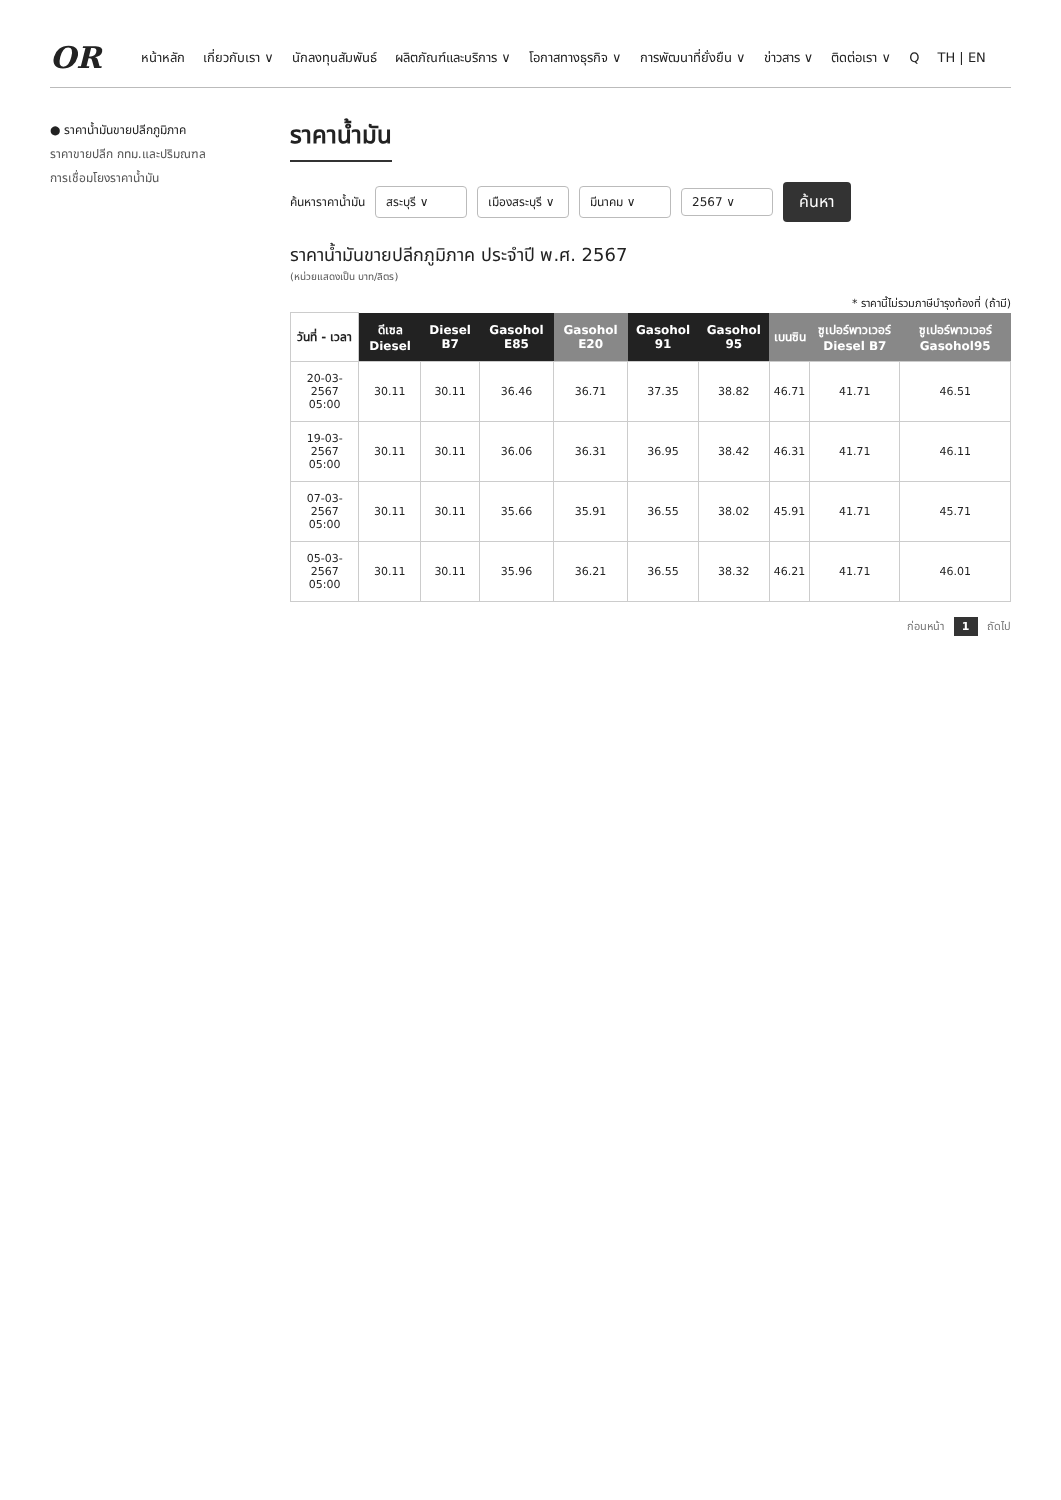OR
หน้าหลัก เกี่ยวกับเรา ∨ นักลงทุนสัมพันธ์ ผลิตภัณฑ์และบริการ ∨ โอกาสทางธุรกิจ ∨ การพัฒนาที่ยั่งยืน ∨ ข่าวสาร ∨ ติดต่อเรา ∨ Q TH | EN
● ราคาน้ำมันขายปลีกภูมิภาค
ราคาขายปลีก กทม.และปริมณฑล
การเชื่อมโยงราคาน้ำมัน
ราคาน้ำมัน
ค้นหาราคาน้ำมัน สระบุรี ∨ เมืองสระบุรี ∨ มีนาคม ∨ 2567 ∨ ค้นหา
ราคาน้ำมันขายปลีกภูมิภาค ประจำปี พ.ศ. 2567
(หน่วยแสดงเป็น บาท/ลิตร)
* ราคานี้ไม่รวมภาษีบำรุงท้องที่ (ถ้ามี)
| วันที่ - เวลา | ดีเซล Diesel | Diesel B7 | Gasohol E85 | Gasohol E20 | Gasohol 91 | Gasohol 95 | เบนซิน | ซูเปอร์พาวเวอร์ Diesel B7 | ซูเปอร์พาวเวอร์ Gasohol95 |
| --- | --- | --- | --- | --- | --- | --- | --- | --- | --- |
| 20-03-2567 05:00 | 30.11 | 30.11 | 36.46 | 36.71 | 37.35 | 38.82 | 46.71 | 41.71 | 46.51 |
| 19-03-2567 05:00 | 30.11 | 30.11 | 36.06 | 36.31 | 36.95 | 38.42 | 46.31 | 41.71 | 46.11 |
| 07-03-2567 05:00 | 30.11 | 30.11 | 35.66 | 35.91 | 36.55 | 38.02 | 45.91 | 41.71 | 45.71 |
| 05-03-2567 05:00 | 30.11 | 30.11 | 35.96 | 36.21 | 36.55 | 38.32 | 46.21 | 41.71 | 46.01 |
ก่อนหน้า 1 ถัดไป